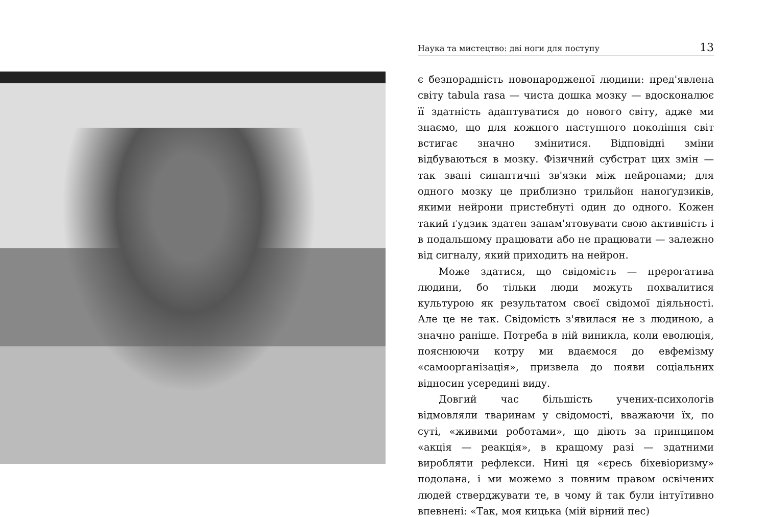Наука та мистецтво: дві ноги для поступу 13
є безпорадність новонародженої людини: пред'явлена світу tabula rasa — чиста дошка мозку — вдосконалює її здатність адаптуватися до нового світу, адже ми знаємо, що для кожного наступного покоління світ встигає значно змінитися. Відповідні зміни відбуваються в мозку. Фізичний субстрат цих змін — так звані синаптичні зв'язки між нейронами; для одного мозку це приблизно трильйон наноґудзиків, якими нейрони пристебнуті один до одного. Кожен такий ґудзик здатен запам'ятовувати свою активність і в подальшому працювати або не працювати — залежно від сигналу, який приходить на нейрон.
Може здатися, що свідомість — прерогатива людини, бо тільки люди можуть похвалитися культурою як результатом своєї свідомої діяльності. Але це не так. Свідомість з'явилася не з людиною, а значно раніше. Потреба в ній виникла, коли еволюція, пояснюючи котру ми вдаємося до евфемізму «самоорганізація», призвела до появи соціальних відносин усередині виду.
Довгий час більшість учених-психологів відмовляли тваринам у свідомості, вважаючи їх, по суті, «живими роботами», що діють за принципом «акція — реакція», в кращому разі — здатними виробляти рефлекси. Нині ця «єресь біхевіоризму» подолана, і ми можемо з повним правом освічених людей стверджувати те, в чому й так були інтуїтивно впевнені: «Так, моя кицька (мій вірний пес)